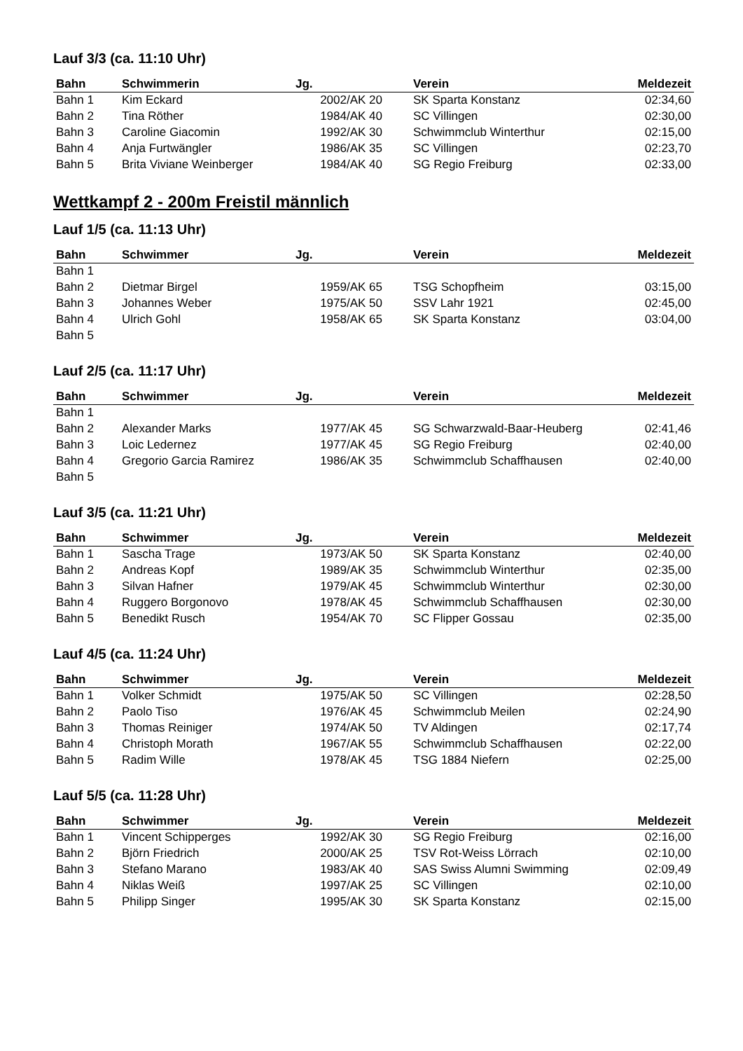Lauf 3/3 (ca. 11:10 Uhr)
| Bahn | Schwimmerin | Jg. | Verein | Meldezeit |
| --- | --- | --- | --- | --- |
| Bahn 1 | Kim Eckard | 2002/AK 20 | SK Sparta Konstanz | 02:34,60 |
| Bahn 2 | Tina Röther | 1984/AK 40 | SC Villingen | 02:30,00 |
| Bahn 3 | Caroline Giacomin | 1992/AK 30 | Schwimmclub Winterthur | 02:15,00 |
| Bahn 4 | Anja Furtwängler | 1986/AK 35 | SC Villingen | 02:23,70 |
| Bahn 5 | Brita Viviane Weinberger | 1984/AK 40 | SG Regio Freiburg | 02:33,00 |
Wettkampf 2 - 200m Freistil männlich
Lauf 1/5 (ca. 11:13 Uhr)
| Bahn | Schwimmer | Jg. | Verein | Meldezeit |
| --- | --- | --- | --- | --- |
| Bahn 1 | | | | |
| Bahn 2 | Dietmar Birgel | 1959/AK 65 | TSG Schopfheim | 03:15,00 |
| Bahn 3 | Johannes Weber | 1975/AK 50 | SSV Lahr 1921 | 02:45,00 |
| Bahn 4 | Ulrich Gohl | 1958/AK 65 | SK Sparta Konstanz | 03:04,00 |
| Bahn 5 | | | | |
Lauf 2/5 (ca. 11:17 Uhr)
| Bahn | Schwimmer | Jg. | Verein | Meldezeit |
| --- | --- | --- | --- | --- |
| Bahn 1 | | | | |
| Bahn 2 | Alexander Marks | 1977/AK 45 | SG Schwarzwald-Baar-Heuberg | 02:41,46 |
| Bahn 3 | Loic Ledernez | 1977/AK 45 | SG Regio Freiburg | 02:40,00 |
| Bahn 4 | Gregorio Garcia Ramirez | 1986/AK 35 | Schwimmclub Schaffhausen | 02:40,00 |
| Bahn 5 | | | | |
Lauf 3/5 (ca. 11:21 Uhr)
| Bahn | Schwimmer | Jg. | Verein | Meldezeit |
| --- | --- | --- | --- | --- |
| Bahn 1 | Sascha Trage | 1973/AK 50 | SK Sparta Konstanz | 02:40,00 |
| Bahn 2 | Andreas Kopf | 1989/AK 35 | Schwimmclub Winterthur | 02:35,00 |
| Bahn 3 | Silvan Hafner | 1979/AK 45 | Schwimmclub Winterthur | 02:30,00 |
| Bahn 4 | Ruggero Borgonovo | 1978/AK 45 | Schwimmclub Schaffhausen | 02:30,00 |
| Bahn 5 | Benedikt Rusch | 1954/AK 70 | SC Flipper Gossau | 02:35,00 |
Lauf 4/5 (ca. 11:24 Uhr)
| Bahn | Schwimmer | Jg. | Verein | Meldezeit |
| --- | --- | --- | --- | --- |
| Bahn 1 | Volker Schmidt | 1975/AK 50 | SC Villingen | 02:28,50 |
| Bahn 2 | Paolo Tiso | 1976/AK 45 | Schwimmclub Meilen | 02:24,90 |
| Bahn 3 | Thomas Reiniger | 1974/AK 50 | TV Aldingen | 02:17,74 |
| Bahn 4 | Christoph Morath | 1967/AK 55 | Schwimmclub Schaffhausen | 02:22,00 |
| Bahn 5 | Radim Wille | 1978/AK 45 | TSG 1884 Niefern | 02:25,00 |
Lauf 5/5 (ca. 11:28 Uhr)
| Bahn | Schwimmer | Jg. | Verein | Meldezeit |
| --- | --- | --- | --- | --- |
| Bahn 1 | Vincent Schipperges | 1992/AK 30 | SG Regio Freiburg | 02:16,00 |
| Bahn 2 | Björn Friedrich | 2000/AK 25 | TSV Rot-Weiss Lörrach | 02:10,00 |
| Bahn 3 | Stefano Marano | 1983/AK 40 | SAS Swiss Alumni Swimming | 02:09,49 |
| Bahn 4 | Niklas Weiß | 1997/AK 25 | SC Villingen | 02:10,00 |
| Bahn 5 | Philipp Singer | 1995/AK 30 | SK Sparta Konstanz | 02:15,00 |